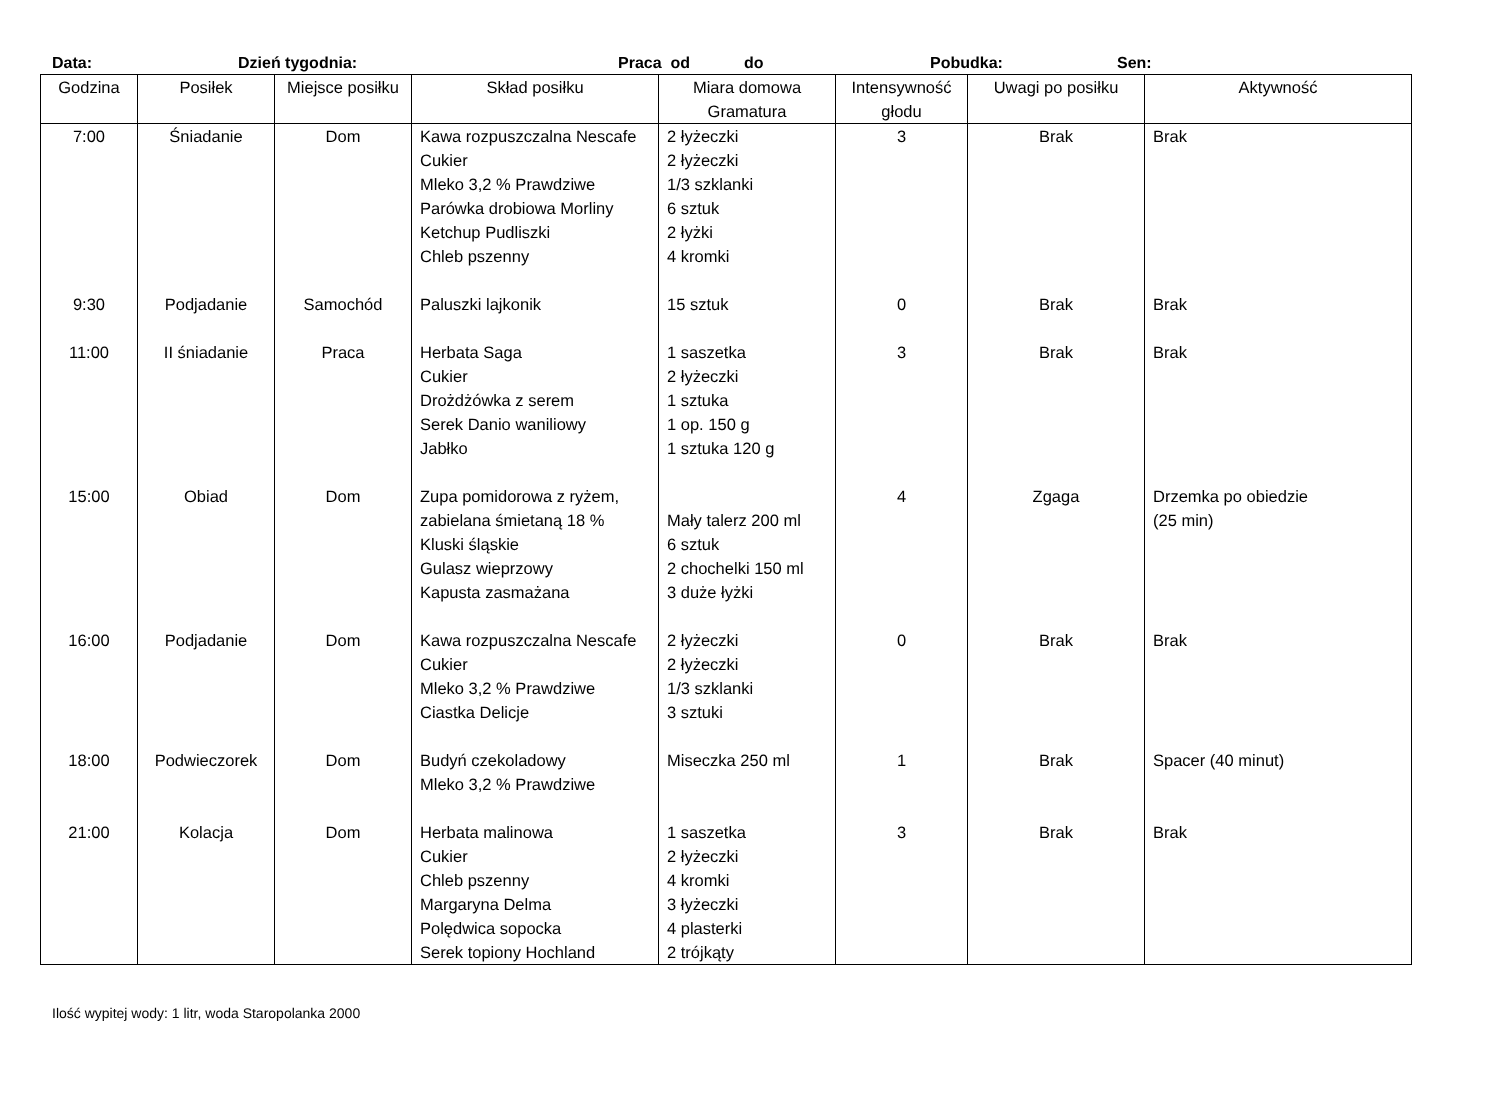Data: Dzień tygodnia: Praca od do Pobudka: Sen:
| Godzina | Posiłek | Miejsce posiłku | Skład posiłku | Miara domowa Gramatura | Intensywność głodu | Uwagi po posiłku | Aktywność |
| --- | --- | --- | --- | --- | --- | --- | --- |
| 7:00 | Śniadanie | Dom | Kawa rozpuszczalna Nescafe Cukier Mleko 3,2 % Prawdziwe Parówka drobiowa Morliny Ketchup Pudliszki Chleb pszenny | 2 łyżeczki 2 łyżeczki 1/3 szklanki 6 sztuk 2 łyżki 4 kromki | 3 | Brak | Brak |
| 9:30 | Podjadanie | Samochód | Paluszki lajkonik | 15 sztuk | 0 | Brak | Brak |
| 11:00 | II śniadanie | Praca | Herbata Saga Cukier Drożdżówka z serem Serek Danio waniliowy Jabłko | 1 saszetka 2 łyżeczki 1 sztuka 1 op. 150 g 1 sztuka 120 g | 3 | Brak | Brak |
| 15:00 | Obiad | Dom | Zupa pomidorowa z ryżem, zabielana śmietaną 18 % Kluski śląskie Gulasz wieprzowy Kapusta zasmażana | Mały talerz 200 ml 6 sztuk 2 chochelki 150 ml 3 duże łyżki | 4 | Zgaga | Drzemka po obiedzie (25 min) |
| 16:00 | Podjadanie | Dom | Kawa rozpuszczalna Nescafe Cukier Mleko 3,2 % Prawdziwe Ciastka Delicje | 2 łyżeczki 2 łyżeczki 1/3 szklanki 3 sztuki | 0 | Brak | Brak |
| 18:00 | Podwieczorek | Dom | Budyń czekoladowy Mleko 3,2 % Prawdziwe | Miseczka 250 ml | 1 | Brak | Spacer (40 minut) |
| 21:00 | Kolacja | Dom | Herbata malinowa Cukier Chleb pszenny Margaryna Delma Polędwica sopocka Serek topiony Hochland | 1 saszetka 2 łyżeczki 4 kromki 3 łyżeczki 4 plasterki 2 trójkąty | 3 | Brak | Brak |
Ilość wypitej wody: 1 litr, woda Staropolanka 2000